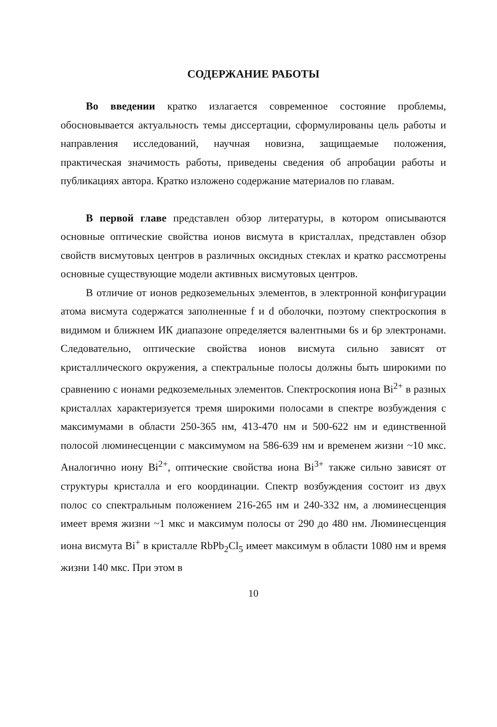СОДЕРЖАНИЕ РАБОТЫ
Во введении кратко излагается современное состояние проблемы, обосновывается актуальность темы диссертации, сформулированы цель работы и направления исследований, научная новизна, защищаемые положения, практическая значимость работы, приведены сведения об апробации работы и публикациях автора. Кратко изложено содержание материалов по главам.
В первой главе представлен обзор литературы, в котором описываются основные оптические свойства ионов висмута в кристаллах, представлен обзор свойств висмутовых центров в различных оксидных стеклах и кратко рассмотрены основные существующие модели активных висмутовых центров.
В отличие от ионов редкоземельных элементов, в электронной конфигурации атома висмута содержатся заполненные f и d оболочки, поэтому спектроскопия в видимом и ближнем ИК диапазоне определяется валентными 6s и 6p электронами. Следовательно, оптические свойства ионов висмута сильно зависят от кристаллического окружения, а спектральные полосы должны быть широкими по сравнению с ионами редкоземельных элементов. Спектроскопия иона Bi<sup>2+</sup> в разных кристаллах характеризуется тремя широкими полосами в спектре возбуждения с максимумами в области 250-365 нм, 413-470 нм и 500-622 нм и единственной полосой люминесценции с максимумом на 586-639 нм и временем жизни ~10 мкс. Аналогично иону Bi<sup>2+</sup>, оптические свойства иона Bi<sup>3+</sup> также сильно зависят от структуры кристалла и его координации. Спектр возбуждения состоит из двух полос со спектральным положением 216-265 нм и 240-332 нм, а люминесценция имеет время жизни ~1 мкс и максимум полосы от 290 до 480 нм. Люминесценция иона висмута Bi<sup>+</sup> в кристалле RbPb<sub>2</sub>Cl<sub>5</sub> имеет максимум в области 1080 нм и время жизни 140 мкс. При этом в
10